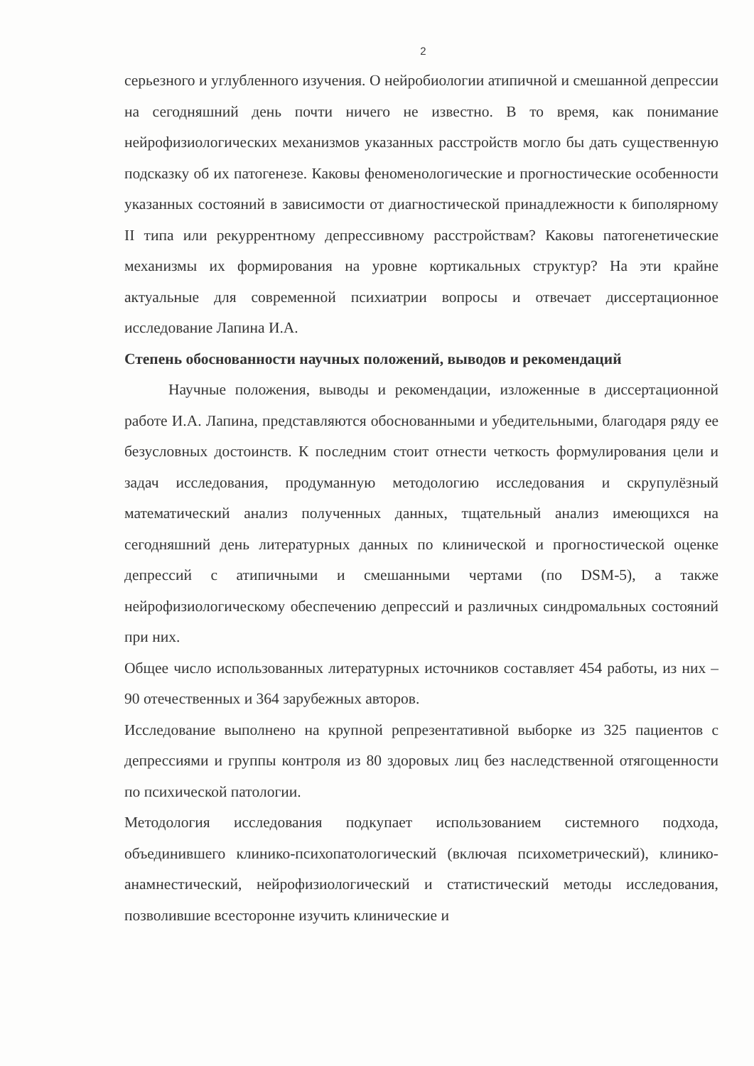2
серьезного и углубленного изучения. О нейробиологии атипичной и смешанной депрессии на сегодняшний день почти ничего не известно. В то время, как понимание нейрофизиологических механизмов указанных расстройств могло бы дать существенную подсказку об их патогенезе. Каковы феноменологические и прогностические особенности указанных состояний в зависимости от диагностической принадлежности к биполярному II типа или рекуррентному депрессивному расстройствам? Каковы патогенетические механизмы их формирования на уровне кортикальных структур? На эти крайне актуальные для современной психиатрии вопросы и отвечает диссертационное исследование Лапина И.А.
Степень обоснованности научных положений, выводов и рекомендаций
Научные положения, выводы и рекомендации, изложенные в диссертационной работе И.А. Лапина, представляются обоснованными и убедительными, благодаря ряду ее безусловных достоинств. К последним стоит отнести четкость формулирования цели и задач исследования, продуманную методологию исследования и скрупулёзный математический анализ полученных данных, тщательный анализ имеющихся на сегодняшний день литературных данных по клинической и прогностической оценке депрессий с атипичными и смешанными чертами (по DSM-5), а также нейрофизиологическому обеспечению депрессий и различных синдромальных состояний при них.
Общее число использованных литературных источников составляет 454 работы, из них – 90 отечественных и 364 зарубежных авторов.
Исследование выполнено на крупной репрезентативной выборке из 325 пациентов с депрессиями и группы контроля из 80 здоровых лиц без наследственной отягощенности по психической патологии.
Методология исследования подкупает использованием системного подхода, объединившего клинико-психопатологический (включая психометрический), клинико-анамнестический, нейрофизиологический и статистический методы исследования, позволившие всесторонне изучить клинические и